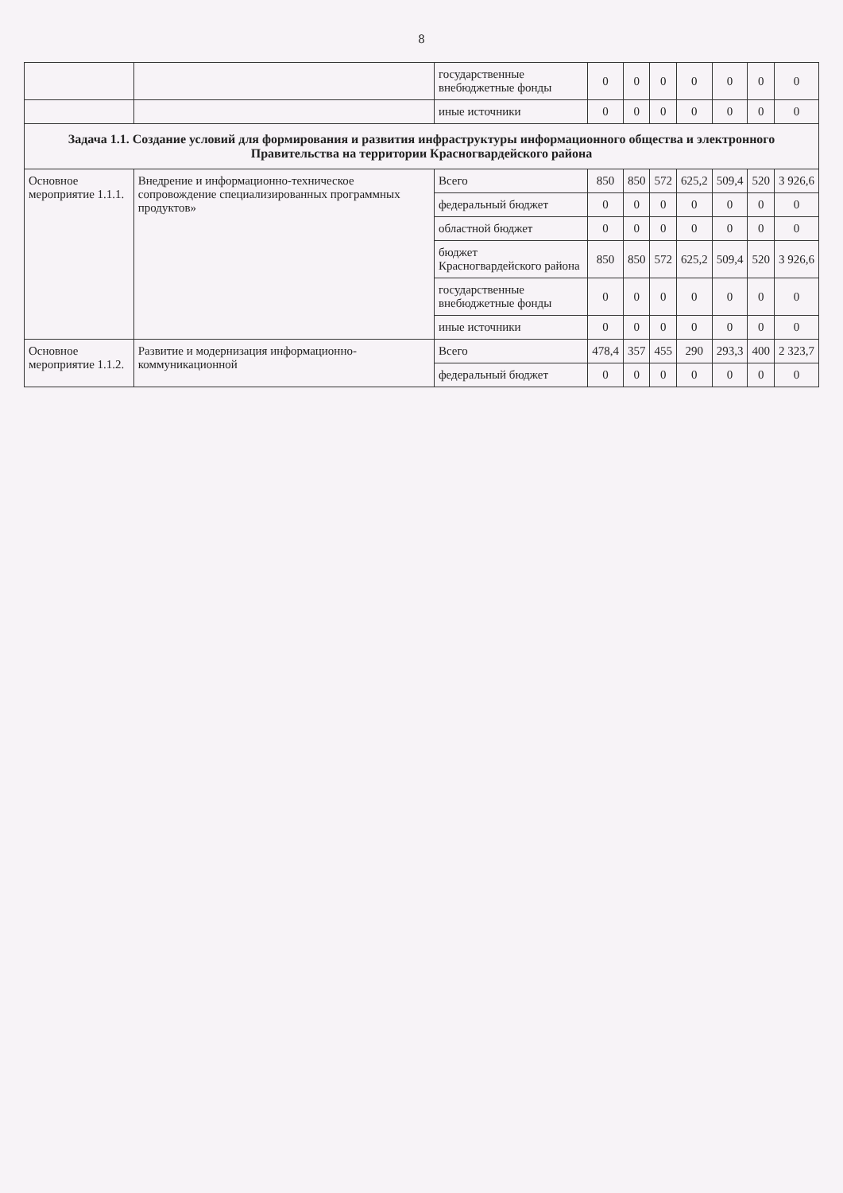8
| | | государственные внебюджетные фонды | 0 | 0 | 0 | 0 | 0 | 0 | 0 |
| | | иные источники | 0 | 0 | 0 | 0 | 0 | 0 | 0 |
| Задача 1.1. Создание условий для формирования и развития инфраструктуры информационного общества и электронного Правительства на территории Красногвардейского района | | | | | | | | | |
| Основное мероприятие 1.1.1. | Внедрение и информационно-техническое сопровождение специализированных программных продуктов» | Всего | 850 | 850 | 572 | 625,2 | 509,4 | 520 | 3 926,6 |
| | | федеральный бюджет | 0 | 0 | 0 | 0 | 0 | 0 | 0 |
| | | областной бюджет | 0 | 0 | 0 | 0 | 0 | 0 | 0 |
| | | бюджет Красногвардейского района | 850 | 850 | 572 | 625,2 | 509,4 | 520 | 3 926,6 |
| | | государственные внебюджетные фонды | 0 | 0 | 0 | 0 | 0 | 0 | 0 |
| | | иные источники | 0 | 0 | 0 | 0 | 0 | 0 | 0 |
| Основное мероприятие 1.1.2. | Развитие и модернизация информационно-коммуникационной | Всего | 478,4 | 357 | 455 | 290 | 293,3 | 400 | 2 323,7 |
| | | федеральный бюджет | 0 | 0 | 0 | 0 | 0 | 0 | 0 |